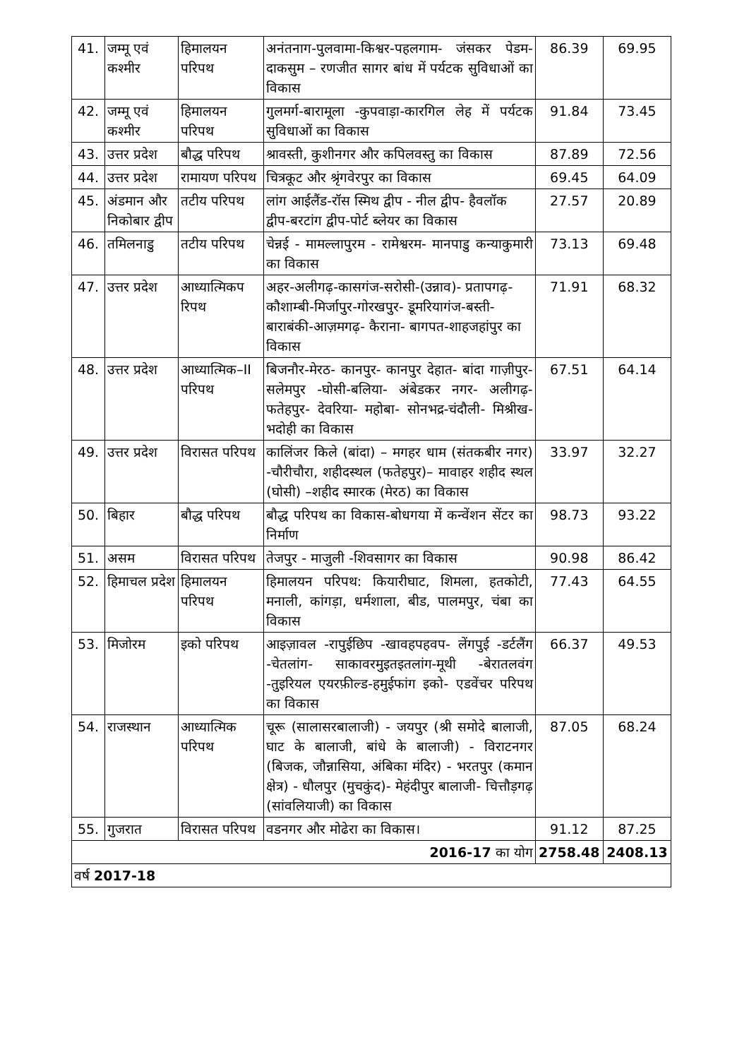| 41. | जम्मू एवं कश्मीर | हिमालयन परिपथ | अनंतनाग-पुलवामा-किश्वर-पहलगाम- जंसकर पेडम- दाकसुम – रणजीत सागर बांध में पर्यटक सुविधाओं का विकास | 86.39 | 69.95 |
| 42. | जम्मू एवं कश्मीर | हिमालयन परिपथ | गुलमर्ग-बारामूला -कुपवाड़ा-कारगिल लेह में पर्यटक सुविधाओं का विकास | 91.84 | 73.45 |
| 43. | उत्तर प्रदेश | बौद्ध परिपथ | श्रावस्ती, कुशीनगर और कपिलवस्तु का विकास | 87.89 | 72.56 |
| 44. | उत्तर प्रदेश | रामायण परिपथ | चित्रकूट और श्रृंगवेरपुर का विकास | 69.45 | 64.09 |
| 45. | अंडमान और निकोबार द्वीप | तटीय परिपथ | लांग आईलैंड-रॉस स्मिथ द्वीप - नील द्वीप- हैवलॉक द्वीप-बरटांग द्वीप-पोर्ट ब्लेयर का विकास | 27.57 | 20.89 |
| 46. | तमिलनाडु | तटीय परिपथ | चेन्नई - मामल्लापुरम - रामेश्वरम- मानपाडु कन्याकुमारी का विकास | 73.13 | 69.48 |
| 47. | उत्तर प्रदेश | आध्यात्मिकप रिपथ | अहर-अलीगढ़-कासगंज-सरोसी-(उन्नाव)- प्रतापगढ़-कौशाम्बी-मिर्जापुर-गोरखपुर- डूमरियागंज-बस्ती-बाराबंकी-आज़मगढ़- कैराना- बागपत-शाहजहांपुर का विकास | 71.91 | 68.32 |
| 48. | उत्तर प्रदेश | आध्यात्मिक–II परिपथ | बिजनौर-मेरठ- कानपुर- कानपुर देहात- बांदा गाज़ीपुर-सलेमपुर -घोसी-बलिया- अंबेडकर नगर- अलीगढ़- फतेहपुर- देवरिया- महोबा- सोनभद्र-चंदौली- मिश्रीख- भदोही का विकास | 67.51 | 64.14 |
| 49. | उत्तर प्रदेश | विरासत परिपथ | कालिंजर किले (बांदा) – मगहर धाम (संतकबीर नगर) -चौरीचौरा, शहीदस्थल (फतेहपुर)– मावाहर शहीद स्थल (घोसी) –शहीद स्मारक (मेरठ) का विकास | 33.97 | 32.27 |
| 50. | बिहार | बौद्ध परिपथ | बौद्ध परिपथ का विकास-बोधगया में कन्वेंशन सेंटर का निर्माण | 98.73 | 93.22 |
| 51. | असम | विरासत परिपथ | तेजपुर - माजुली -शिवसागर का विकास | 90.98 | 86.42 |
| 52. | हिमाचल प्रदेश | हिमालयन परिपथ | हिमालयन परिपथ: कियारीघाट, शिमला, हतकोटी, मनाली, कांगड़ा, धर्मशाला, बीड, पालमपुर, चंबा का विकास | 77.43 | 64.55 |
| 53. | मिजोरम | इको परिपथ | आइज़ावल -रापुईछिप -खावहपहवप- लेंगपुई -डर्टलैंग -चेतलांग- साकावरमुइतइतलांग-मूथी -बेरातलवंग -तुइरियल एयरफ़ील्ड-हमुईफांग इको- एडवेंचर परिपथ का विकास | 66.37 | 49.53 |
| 54. | राजस्थान | आध्यात्मिक परिपथ | चूरू (सालासरबालाजी) - जयपुर (श्री समोदे बालाजी, घाट के बालाजी, बांधे के बालाजी) - विराटनगर (बिजक, जौन्नासिया, अंबिका मंदिर) - भरतपुर (कमान क्षेत्र) - धौलपुर (मुचकुंद)- मेहंदीपुर बालाजी- चित्तौड़गढ़ (सांवलियाजी) का विकास | 87.05 | 68.24 |
| 55. | गुजरात | विरासत परिपथ | वडनगर और मोढेरा का विकास। | 91.12 | 87.25 |
| 2016-17 का योग | | | | 2758.48 | 2408.13 |
| वर्ष 2017-18 | | | | | |